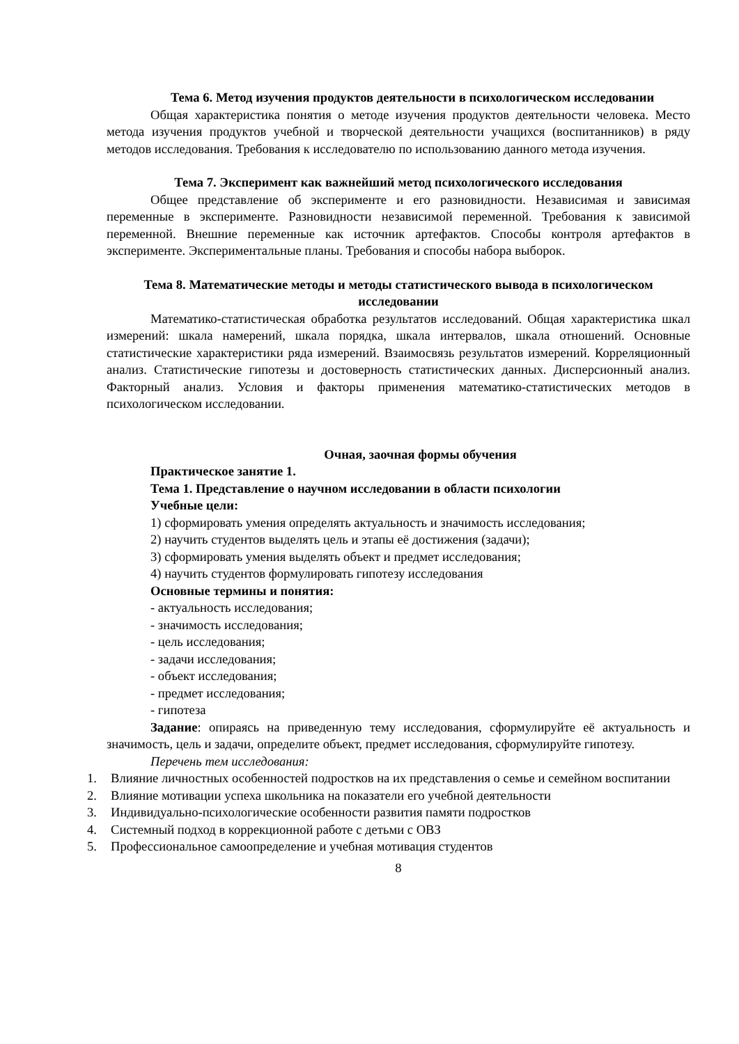Тема 6. Метод изучения продуктов деятельности в психологическом исследовании
Общая характеристика понятия о методе изучения продуктов деятельности человека. Место метода изучения продуктов учебной и творческой деятельности учащихся (воспитанников) в ряду методов исследования. Требования к исследователю по использованию данного метода изучения.
Тема 7. Эксперимент как важнейший метод психологического исследования
Общее представление об эксперименте и его разновидности. Независимая и зависимая переменные в эксперименте. Разновидности независимой переменной. Требования к зависимой переменной. Внешние переменные как источник артефактов. Способы контроля артефактов в эксперименте. Экспериментальные планы. Требования и способы набора выборок.
Тема 8. Математические методы и методы статистического вывода в психологическом исследовании
Математико-статистическая обработка результатов исследований. Общая характеристика шкал измерений: шкала намерений, шкала порядка, шкала интервалов, шкала отношений. Основные статистические характеристики ряда измерений. Взаимосвязь результатов измерений. Корреляционный анализ. Статистические гипотезы и достоверность статистических данных. Дисперсионный анализ. Факторный анализ. Условия и факторы применения математико-статистических методов в психологическом исследовании.
Очная, заочная формы обучения
Практическое занятие 1.
Тема 1. Представление о научном исследовании в области психологии
Учебные цели:
1) сформировать умения определять актуальность и значимость исследования;
2) научить студентов выделять цель и этапы её достижения (задачи);
3) сформировать умения выделять объект и предмет исследования;
4) научить студентов формулировать гипотезу исследования
Основные термины и понятия:
- актуальность исследования;
- значимость исследования;
- цель исследования;
- задачи исследования;
- объект исследования;
- предмет исследования;
- гипотеза
Задание: опираясь на приведенную тему исследования, сформулируйте её актуальность и значимость, цель и задачи, определите объект, предмет исследования, сформулируйте гипотезу.
Перечень тем исследования:
1. Влияние личностных особенностей подростков на их представления о семье и семейном воспитании
2. Влияние мотивации успеха школьника на показатели его учебной деятельности
3. Индивидуально-психологические особенности развития памяти подростков
4. Системный подход в коррекционной работе с детьми с ОВЗ
5. Профессиональное самоопределение и учебная мотивация студентов
8